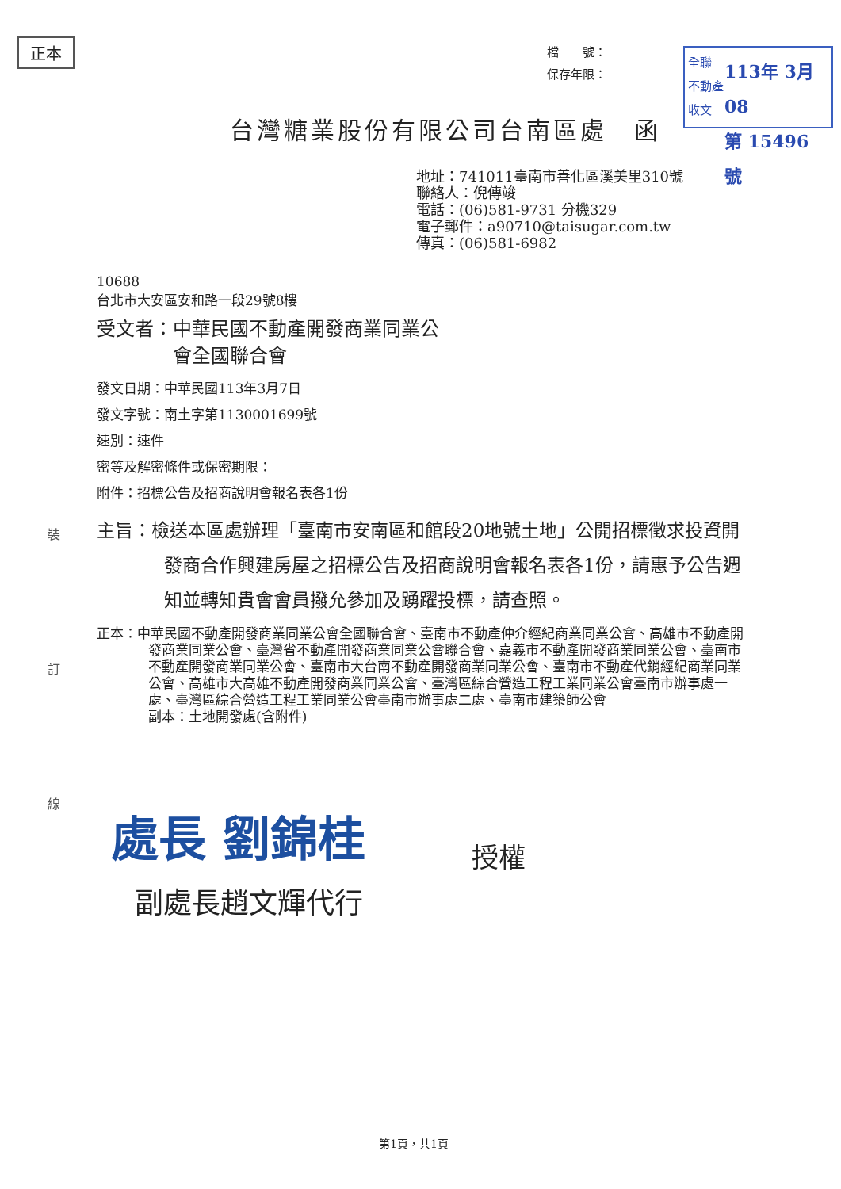正本
檔　　號：
保存年限：
全聯
不動產
收文
113年 3月08
第 15496 號
台灣糖業股份有限公司台南區處　函
地址：741011臺南市善化區溪美里310號
聯絡人：倪傳竣
電話：(06)581-9731 分機329
電子郵件：a90710@taisugar.com.tw
傳真：(06)581-6982
裝
訂
線
10688
台北市大安區安和路一段29號8樓
受文者：中華民國不動產開發商業同業公
　　　　會全國聯合會
發文日期：中華民國113年3月7日
發文字號：南土字第1130001699號
速別：速件
密等及解密條件或保密期限：
附件：招標公告及招商說明會報名表各1份
主旨：檢送本區處辦理「臺南市安南區和館段20地號土地」公開招標徵求投資開發商合作興建房屋之招標公告及招商說明會報名表各1份，請惠予公告週知並轉知貴會會員撥允參加及踴躍投標，請查照。
正本：中華民國不動產開發商業同業公會全國聯合會、臺南市不動產仲介經紀商業同業公會、高雄市不動產開發商業同業公會、臺灣省不動產開發商業同業公會聯合會、嘉義市不動產開發商業同業公會、臺南市不動產開發商業同業公會、臺南市大台南不動產開發商業同業公會、臺南市不動產代銷經紀商業同業公會、高雄市大高雄不動產開發商業同業公會、臺灣區綜合營造工程工業同業公會臺南市辦事處一處、臺灣區綜合營造工程工業同業公會臺南市辦事處二處、臺南市建築師公會
副本：土地開發處(含附件)
處長 劉錦桂 授權
副處長趙文輝代行
第1頁，共1頁